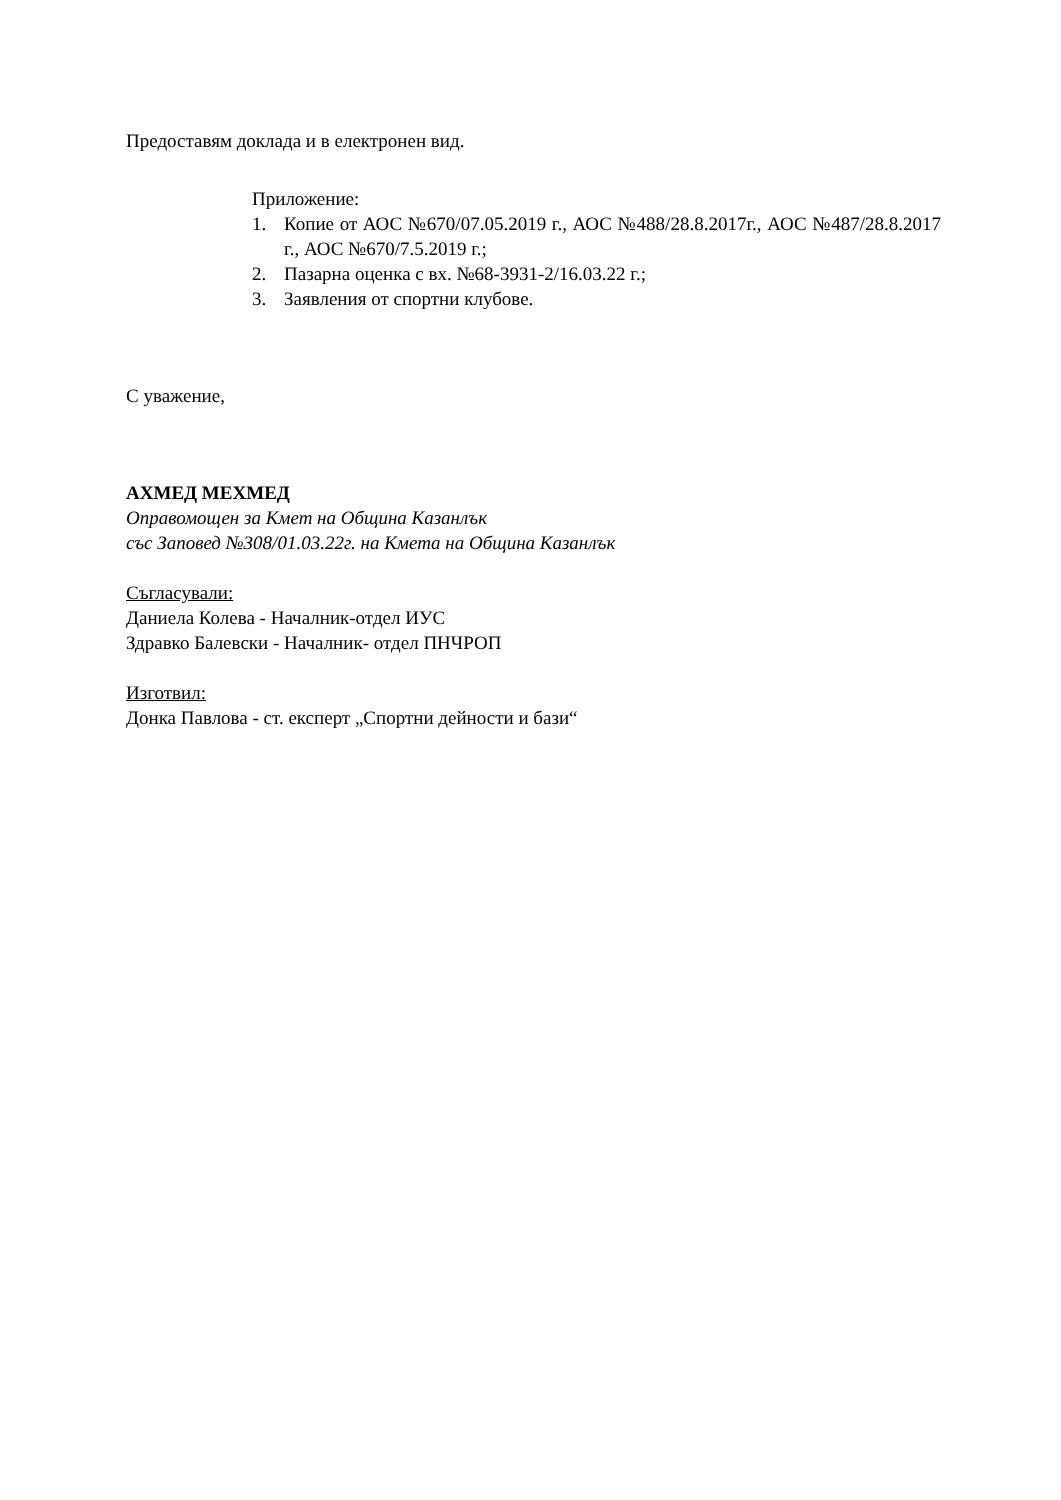Предоставям доклада и в електронен вид.
Приложение:
1. Копие от АОС №670/07.05.2019 г., АОС №488/28.8.2017г., АОС №487/28.8.2017 г., АОС №670/7.5.2019 г.;
2. Пазарна оценка с вх. №68-3931-2/16.03.22 г.;
3. Заявления от спортни клубове.
С уважение,
АХМЕД МЕХМЕД
Оправомощен за Кмет на Община Казанлък
със Заповед №308/01.03.22г. на Кмета на Община Казанлък
Съгласували:
Даниела Колева - Началник-отдел ИУС
Здравко Балевски - Началник- отдел ПНЧРОП
Изготвил:
Донка Павлова - ст. експерт „Спортни дейности и бази“